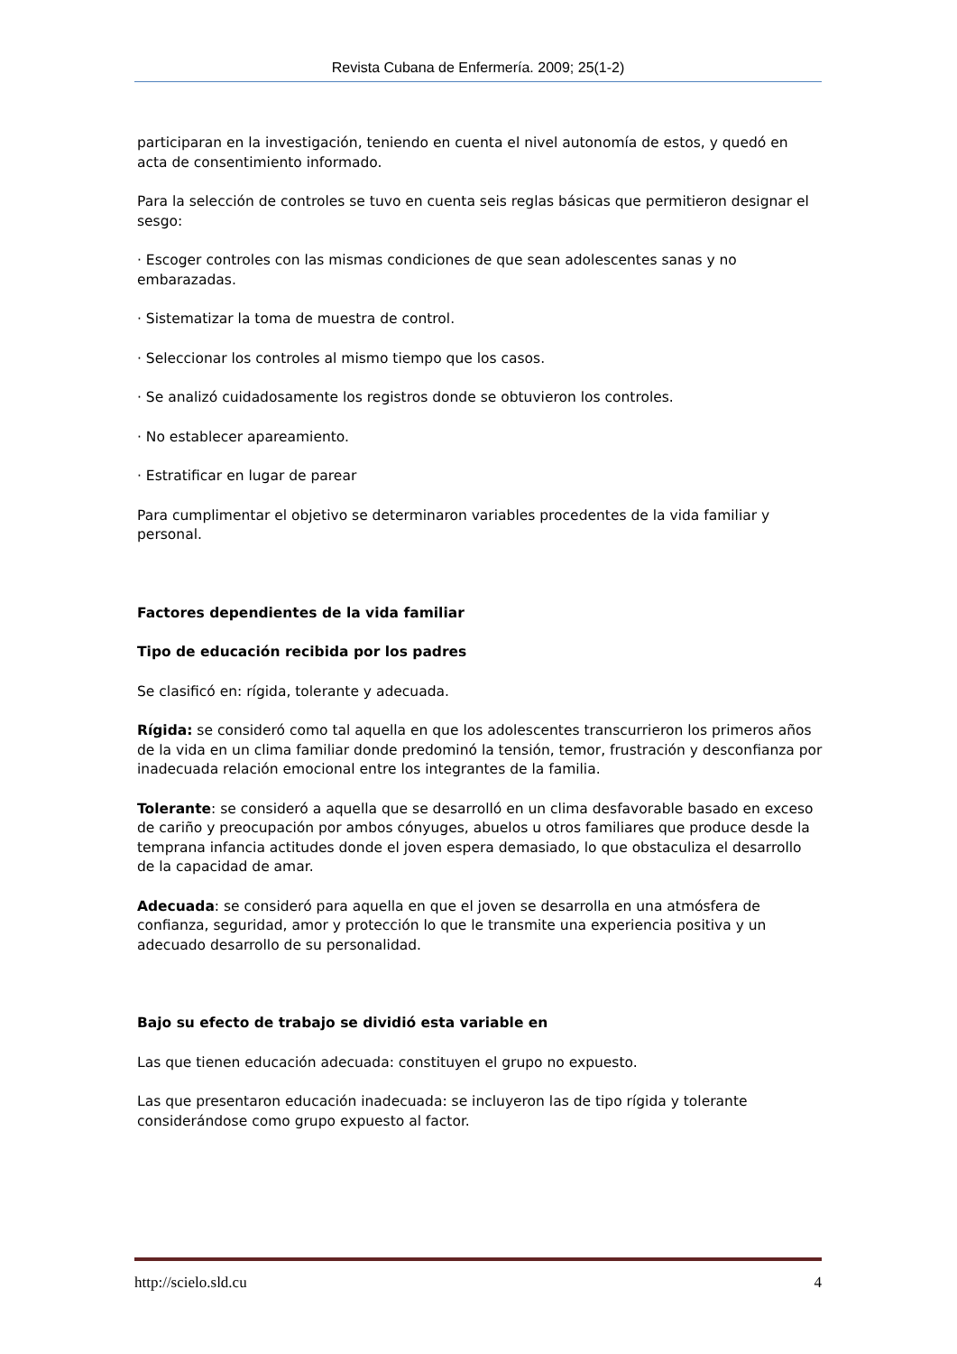Revista Cubana de Enfermería. 2009; 25(1-2)
participaran en la investigación, teniendo en cuenta el nivel autonomía de estos, y quedó en acta de consentimiento informado.
Para la selección de controles se tuvo en cuenta seis reglas básicas que permitieron designar el sesgo:
· Escoger controles con las mismas condiciones de que sean adolescentes sanas y no embarazadas.
· Sistematizar la toma de muestra de control.
· Seleccionar los controles al mismo tiempo que los casos.
· Se analizó cuidadosamente los registros donde se obtuvieron los controles.
· No establecer apareamiento.
· Estratificar en lugar de parear
Para cumplimentar el objetivo se determinaron variables procedentes de la vida familiar y personal.
Factores dependientes de la vida familiar
Tipo de educación recibida por los padres
Se clasificó en: rígida, tolerante y adecuada.
Rígida: se consideró como tal aquella en que los adolescentes transcurrieron los primeros años de la vida en un clima familiar donde predominó la tensión, temor, frustración y desconfianza por inadecuada relación emocional entre los integrantes de la familia.
Tolerante: se consideró a aquella que se desarrolló en un clima desfavorable basado en exceso de cariño y preocupación por ambos cónyuges, abuelos u otros familiares que produce desde la temprana infancia actitudes donde el joven espera demasiado, lo que obstaculiza el desarrollo de la capacidad de amar.
Adecuada: se consideró para aquella en que el joven se desarrolla en una atmósfera de confianza, seguridad, amor y protección lo que le transmite una experiencia positiva y un adecuado desarrollo de su personalidad.
Bajo su efecto de trabajo se dividió esta variable en
Las que tienen educación adecuada: constituyen el grupo no expuesto.
Las que presentaron educación inadecuada: se incluyeron las de tipo rígida y tolerante considerándose como grupo expuesto al factor.
http://scielo.sld.cu 4